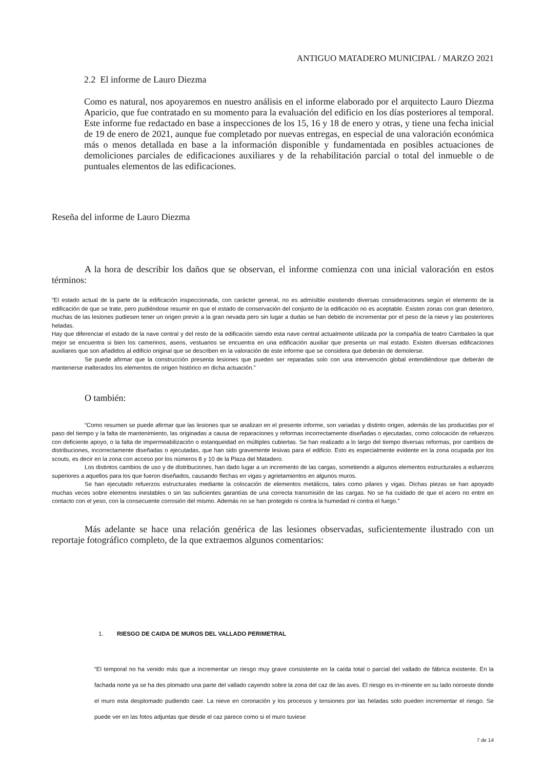ANTIGUO MATADERO MUNICIPAL / MARZO 2021
2.2 El informe de Lauro Diezma
Como es natural, nos apoyaremos en nuestro análisis en el informe elaborado por el arquitecto Lauro Diezma Aparicio, que fue contratado en su momento para la evaluación del edificio en los días posteriores al temporal. Este informe fue redactado en base a inspecciones de los 15, 16 y 18 de enero y otras, y tiene una fecha inicial de 19 de enero de 2021, aunque fue completado por nuevas entregas, en especial de una valoración económica más o menos detallada en base a la información disponible y fundamentada en posibles actuaciones de demoliciones parciales de edificaciones auxiliares y de la rehabilitación parcial o total del inmueble o de puntuales elementos de las edificaciones.
Reseña del informe de Lauro Diezma
A la hora de describir los daños que se observan, el informe comienza con una inicial valoración en estos términos:
“El estado actual de la parte de la edificación inspeccionada, con carácter general, no es admisible existiendo diversas consideraciones según el elemento de la edificación de que se trate, pero pudiéndose resumir en que el estado de conservación del conjunto de la edificación no es aceptable. Existen zonas con gran deterioro, muchas de las lesiones pudiesen tener un origen previo a la gran nevada pero sin lugar a dudas se han debido de incrementar por el peso de la nieve y las posteriores heladas.
Hay que diferenciar el estado de la nave central y del resto de la edificación siendo esta nave central actualmente utilizada por la compañía de teatro Cambaleo la que mejor se encuentra si bien los camerinos, aseos, vestuarios se encuentra en una edificación auxiliar que presenta un mal estado. Existen diversas edificaciones auxiliares que son añadidos al edificio original que se describen en la valoración de este informe que se considera que deberán de demolerse.
Se puede afirmar que la construcción presenta lesiones que pueden ser reparadas solo con una intervención global entendiéndose que deberán de mantenerse inalterados los elementos de origen histórico en dicha actuación.”
O también:
“Como resumen se puede afirmar que las lesiones que se analizan en el presente informe, son variadas y distinto origen, además de las producidas por el paso del tiempo y la falta de mantenimiento, las originadas a causa de reparaciones y reformas incorrectamente diseñadas o ejecutadas, como colocación de refuerzos con deficiente apoyo, o la falta de impermeabilización o estanqueidad en múltiples cubiertas. Se han realizado a lo largo del tiempo diversas reformas, por cambios de distribuciones, incorrectamente diseñadas o ejecutadas, que han sido gravemente lesivas para el edificio. Esto es especialmente evidente en la zona ocupada por los scouts, es decir en la zona con acceso por los números 8 y 10 de la Plaza del Matadero.
Los distintos cambios de uso y de distribuciones, han dado lugar a un incremento de las cargas, sometiendo a algunos elementos estructurales a esfuerzos superiores a aquellos para los que fueron diseñados, causando flechas en vigas y agrietamientos en algunos muros.
Se han ejecutado refuerzos estructurales mediante la colocación de elementos metálicos, tales como pilares y vigas. Dichas piezas se han apoyado muchas veces sobre elementos inestables o sin las suficientes garantías de una correcta transmisión de las cargas. No se ha cuidado de que el acero no entre en contacto con el yeso, con la consecuente corrosión del mismo. Además no se han protegido ni contra la humedad ni contra el fuego.”
Más adelante se hace una relación genérica de las lesiones observadas, suficientemente ilustrado con un reportaje fotográfico completo, de la que extraemos algunos comentarios:
1. RIESGO DE CAIDA DE MUROS DEL VALLADO PERIMETRAL
“El temporal no ha venido más que a incrementar un riesgo muy grave consistente en la caída total o parcial del vallado de fábrica existente. En la fachada norte ya se ha des plomado una parte del vallado cayendo sobre la zona del caz de las aves. El riesgo es in-minente en su lado noroeste donde el muro esta desplomado pudiendo caer. La nieve en coronación y los procesos y tensiones por las heladas solo pueden incrementar el riesgo. Se puede ver en las fotos adjuntas que desde el caz parece como si el muro tuviese
7 de 14